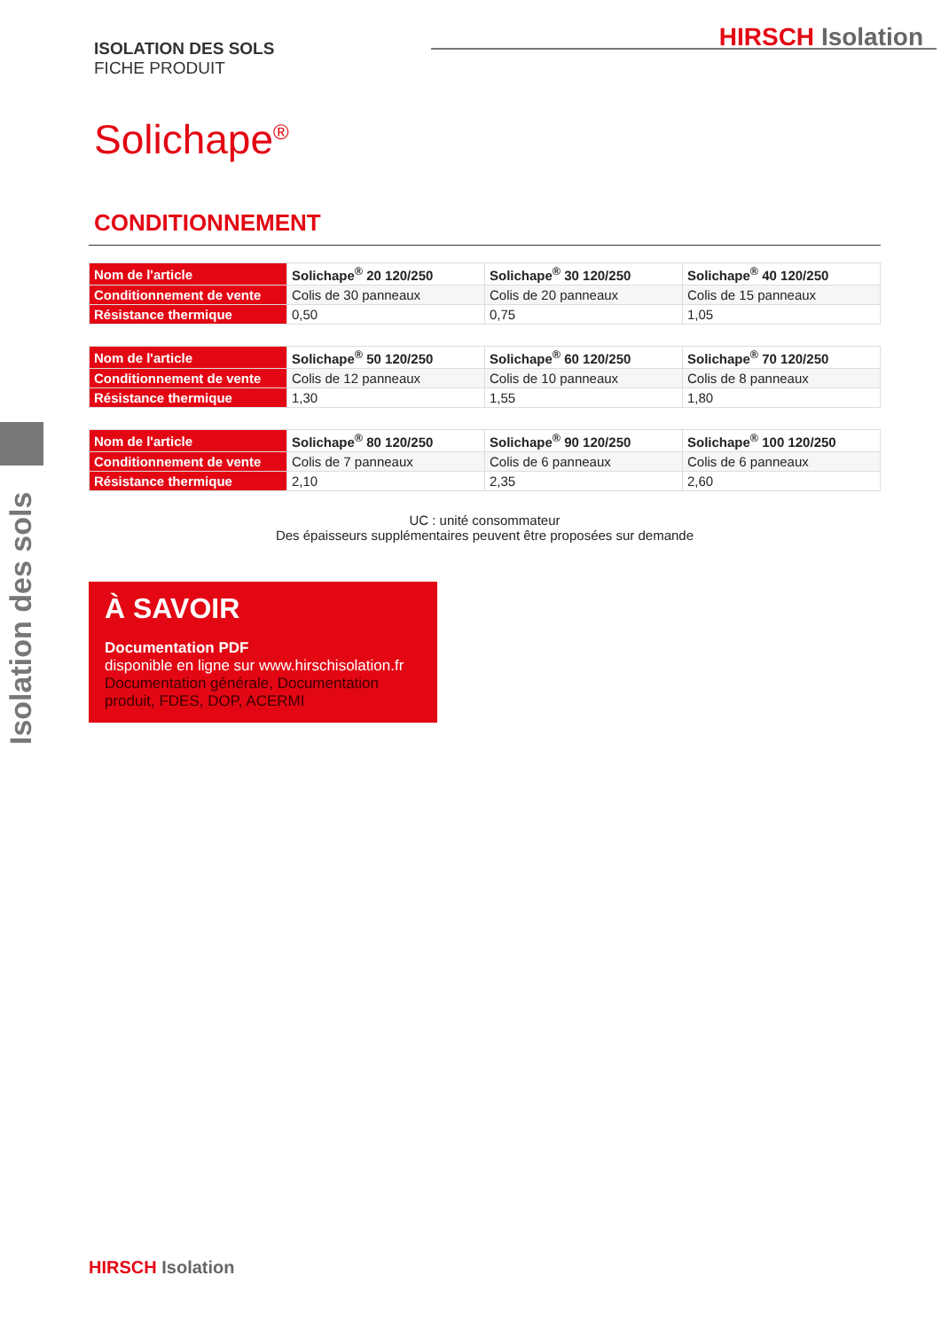ISOLATION DES SOLS
FICHE PRODUIT
HIRSCH Isolation
Solichape<sup>®</sup>
CONDITIONNEMENT
Isolation des sols
| Nom de l'article | Solichape<sup>®</sup> 20 120/250 | Solichape<sup>®</sup> 30 120/250 | Solichape<sup>®</sup> 40 120/250 |
| Conditionnement de vente | Colis de 30 panneaux | Colis de 20 panneaux | Colis de 15 panneaux |
| Résistance thermique | 0,50 | 0,75 | 1,05 |
| Nom de l'article | Solichape<sup>®</sup> 50 120/250 | Solichape<sup>®</sup> 60 120/250 | Solichape<sup>®</sup> 70 120/250 |
| Conditionnement de vente | Colis de 12 panneaux | Colis de 10 panneaux | Colis de 8 panneaux |
| Résistance thermique | 1,30 | 1,55 | 1,80 |
| Nom de l'article | Solichape<sup>®</sup> 80 120/250 | Solichape<sup>®</sup> 90 120/250 | Solichape<sup>®</sup> 100 120/250 |
| Conditionnement de vente | Colis de 7 panneaux | Colis de 6 panneaux | Colis de 6 panneaux |
| Résistance thermique | 2,10 | 2,35 | 2,60 |
UC : unité consommateur
Des épaisseurs supplémentaires peuvent être proposées sur demande
À SAVOIR
Documentation PDF
disponible en ligne sur www.hirschisolation.fr
Documentation générale, Documentation produit, FDES, DOP, ACERMI
HIRSCH Isolation